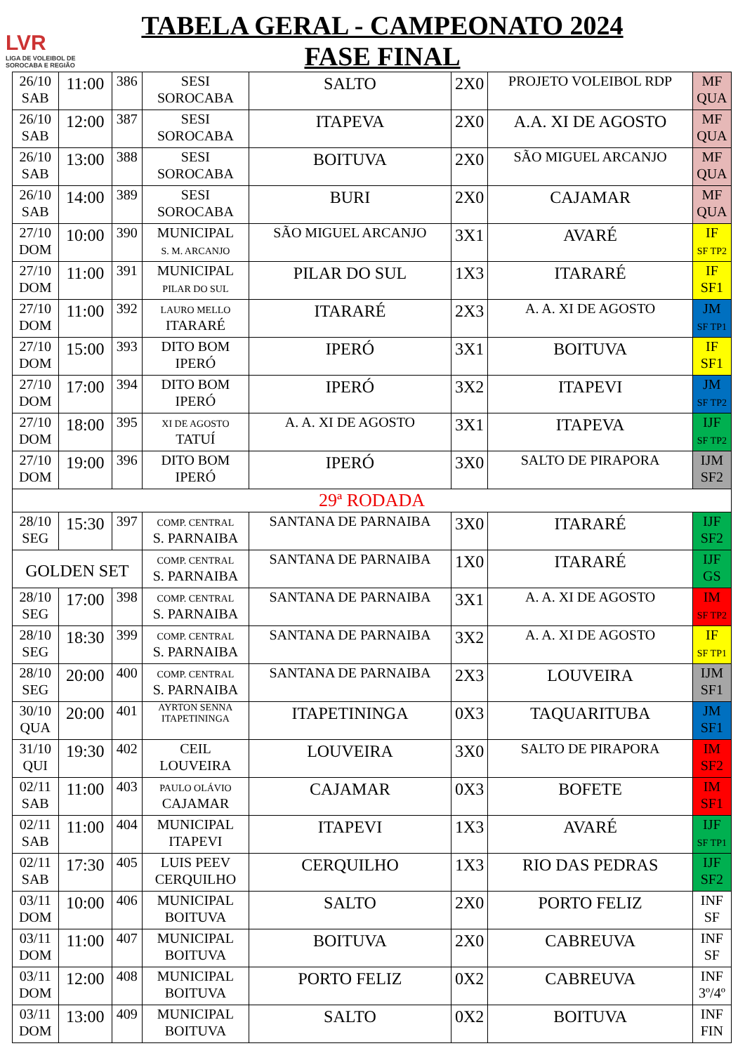LVR
LIGA DE VOLEIBOL DE
SOROCABA E REGIÃO
TABELA GERAL - CAMPEONATO 2024
FASE FINAL
| 26/10 SAB | 11:00 | 386 | SESI SOROCABA | SALTO | 2X0 | PROJETO VOLEIBOL RDP | MF QUA |
| 26/10 SAB | 12:00 | 387 | SESI SOROCABA | ITAPEVA | 2X0 | A.A. XI DE AGOSTO | MF QUA |
| 26/10 SAB | 13:00 | 388 | SESI SOROCABA | BOITUVA | 2X0 | SÃO MIGUEL ARCANJO | MF QUA |
| 26/10 SAB | 14:00 | 389 | SESI SOROCABA | BURI | 2X0 | CAJAMAR | MF QUA |
| 27/10 DOM | 10:00 | 390 | MUNICIPAL S. M. ARCANJO | SÃO MIGUEL ARCANJO | 3X1 | AVARÉ | IF SF TP2 |
| 27/10 DOM | 11:00 | 391 | MUNICIPAL PILAR DO SUL | PILAR DO SUL | 1X3 | ITARARÉ | IF SF1 |
| 27/10 DOM | 11:00 | 392 | LAURO MELLO ITARARÉ | ITARARÉ | 2X3 | A. A. XI DE AGOSTO | JM SF TP1 |
| 27/10 DOM | 15:00 | 393 | DITO BOM IPERÓ | IPERÓ | 3X1 | BOITUVA | IF SF1 |
| 27/10 DOM | 17:00 | 394 | DITO BOM IPERÓ | IPERÓ | 3X2 | ITAPEVI | JM SF TP2 |
| 27/10 DOM | 18:00 | 395 | XI DE AGOSTO TATUÍ | A. A. XI DE AGOSTO | 3X1 | ITAPEVA | IJF SF TP2 |
| 27/10 DOM | 19:00 | 396 | DITO BOM IPERÓ | IPERÓ | 3X0 | SALTO DE PIRAPORA | IJM SF2 |
| 29ª RODADA | | | | | | | |
| 28/10 SEG | 15:30 | 397 | COMP. CENTRAL S. PARNAIBA | SANTANA DE PARNAIBA | 3X0 | ITARARÉ | IJF SF2 |
| GOLDEN SET | | | COMP. CENTRAL S. PARNAIBA | SANTANA DE PARNAIBA | 1X0 | ITARARÉ | IJF GS |
| 28/10 SEG | 17:00 | 398 | COMP. CENTRAL S. PARNAIBA | SANTANA DE PARNAIBA | 3X1 | A. A. XI DE AGOSTO | IM SF TP2 |
| 28/10 SEG | 18:30 | 399 | COMP. CENTRAL S. PARNAIBA | SANTANA DE PARNAIBA | 3X2 | A. A. XI DE AGOSTO | IF SF TP1 |
| 28/10 SEG | 20:00 | 400 | COMP. CENTRAL S. PARNAIBA | SANTANA DE PARNAIBA | 2X3 | LOUVEIRA | IJM SF1 |
| 30/10 QUA | 20:00 | 401 | AYRTON SENNA ITAPETININGA | ITAPETININGA | 0X3 | TAQUARITUBA | JM SF1 |
| 31/10 QUI | 19:30 | 402 | CEIL LOUVEIRA | LOUVEIRA | 3X0 | SALTO DE PIRAPORA | IM SF2 |
| 02/11 SAB | 11:00 | 403 | PAULO OLÁVIO CAJAMAR | CAJAMAR | 0X3 | BOFETE | IM SF1 |
| 02/11 SAB | 11:00 | 404 | MUNICIPAL ITAPEVI | ITAPEVI | 1X3 | AVARÉ | IJF SF TP1 |
| 02/11 SAB | 17:30 | 405 | LUIS PEEV CERQUILHO | CERQUILHO | 1X3 | RIO DAS PEDRAS | IJF SF2 |
| 03/11 DOM | 10:00 | 406 | MUNICIPAL BOITUVA | SALTO | 2X0 | PORTO FELIZ | INF SF |
| 03/11 DOM | 11:00 | 407 | MUNICIPAL BOITUVA | BOITUVA | 2X0 | CABREUVA | INF SF |
| 03/11 DOM | 12:00 | 408 | MUNICIPAL BOITUVA | PORTO FELIZ | 0X2 | CABREUVA | INF 3º/4º |
| 03/11 DOM | 13:00 | 409 | MUNICIPAL BOITUVA | SALTO | 0X2 | BOITUVA | INF FIN |